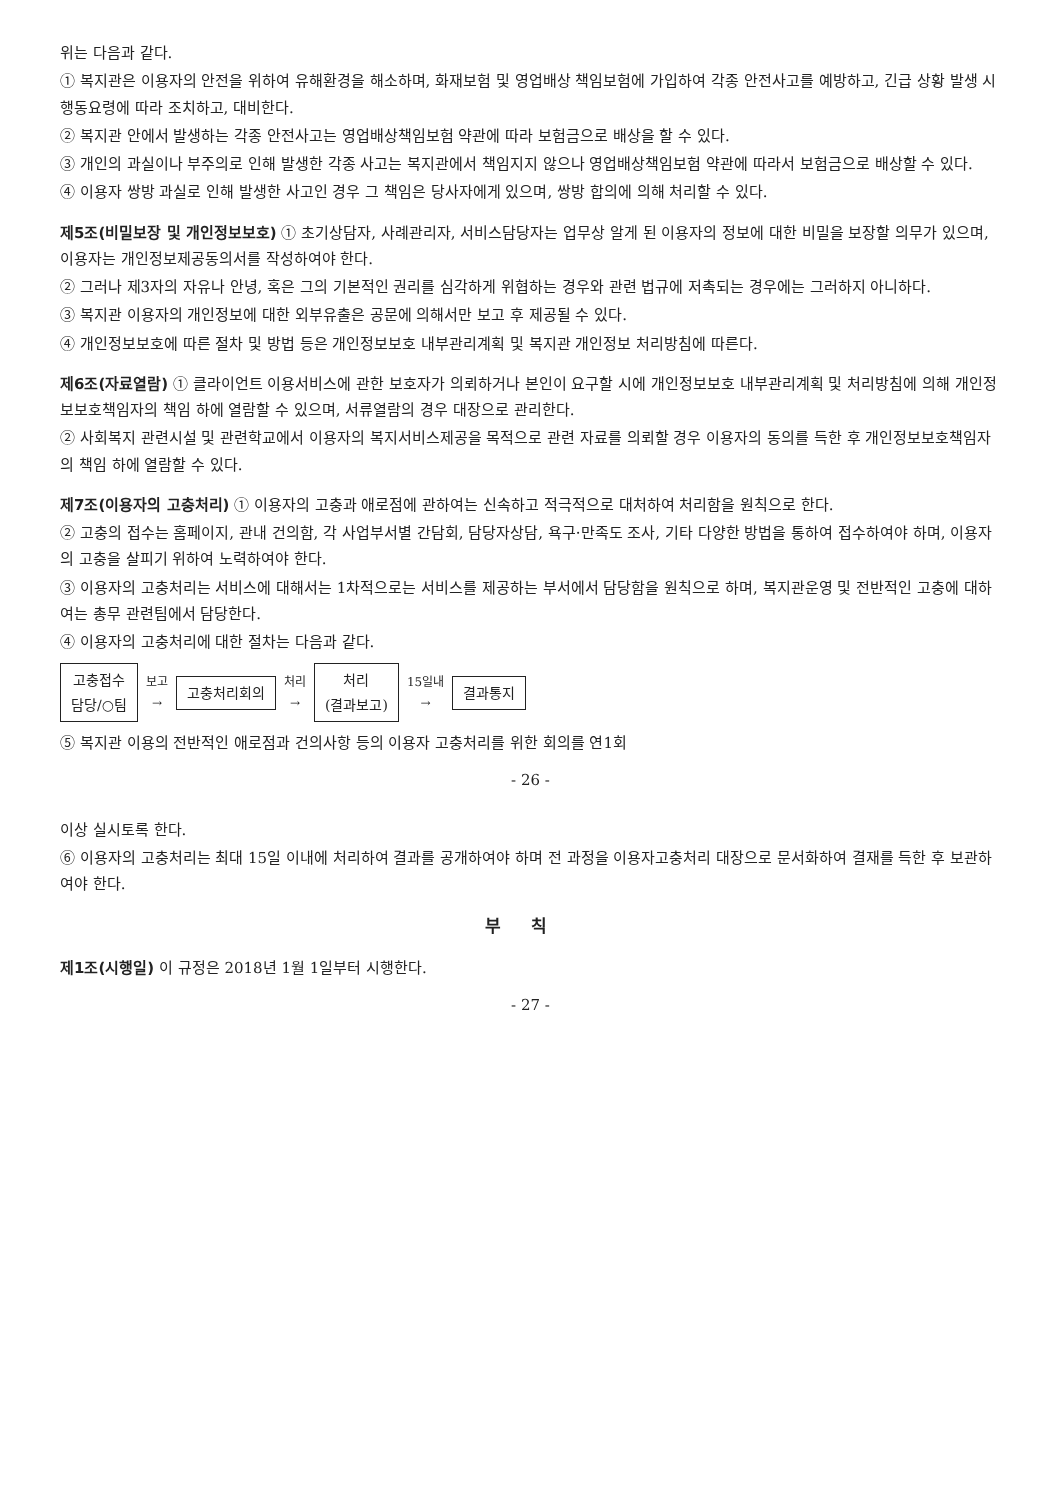위는 다음과 같다.
① 복지관은 이용자의 안전을 위하여 유해환경을 해소하며, 화재보험 및 영업배상 책임보험에 가입하여 각종 안전사고를 예방하고, 긴급 상황 발생 시 행동요령에 따라 조치하고, 대비한다.
② 복지관 안에서 발생하는 각종 안전사고는 영업배상책임보험 약관에 따라 보험금으로 배상을 할 수 있다.
③ 개인의 과실이나 부주의로 인해 발생한 각종 사고는 복지관에서 책임지지 않으나 영업배상책임보험 약관에 따라서 보험금으로 배상할 수 있다.
④ 이용자 쌍방 과실로 인해 발생한 사고인 경우 그 책임은 당사자에게 있으며, 쌍방 합의에 의해 처리할 수 있다.
제5조(비밀보장 및 개인정보보호) ① 초기상담자, 사례관리자, 서비스담당자는 업무상 알게 된 이용자의 정보에 대한 비밀을 보장할 의무가 있으며, 이용자는 개인정보제공동의서를 작성하여야 한다.
② 그러나 제3자의 자유나 안녕, 혹은 그의 기본적인 권리를 심각하게 위협하는 경우와 관련 법규에 저촉되는 경우에는 그러하지 아니하다.
③ 복지관 이용자의 개인정보에 대한 외부유출은 공문에 의해서만 보고 후 제공될 수 있다.
④ 개인정보보호에 따른 절차 및 방법 등은 개인정보보호 내부관리계획 및 복지관 개인정보 처리방침에 따른다.
제6조(자료열람) ① 클라이언트 이용서비스에 관한 보호자가 의뢰하거나 본인이 요구할 시에 개인정보보호 내부관리계획 및 처리방침에 의해 개인정보보호책임자의 책임 하에 열람할 수 있으며, 서류열람의 경우 대장으로 관리한다.
② 사회복지 관련시설 및 관련학교에서 이용자의 복지서비스제공을 목적으로 관련 자료를 의뢰할 경우 이용자의 동의를 득한 후 개인정보보호책임자의 책임 하에 열람할 수 있다.
제7조(이용자의 고충처리) ① 이용자의 고충과 애로점에 관하여는 신속하고 적극적으로 대처하여 처리함을 원칙으로 한다.
② 고충의 접수는 홈페이지, 관내 건의함, 각 사업부서별 간담회, 담당자상담, 욕구·만족도 조사, 기타 다양한 방법을 통하여 접수하여야 하며, 이용자의 고충을 살피기 위하여 노력하여야 한다.
③ 이용자의 고충처리는 서비스에 대해서는 1차적으로는 서비스를 제공하는 부서에서 담당함을 원칙으로 하며, 복지관운영 및 전반적인 고충에 대하여는 총무 관련팀에서 담당한다.
④ 이용자의 고충처리에 대한 절차는 다음과 같다.
고충접수
담당/○팀
보고
→
고충처리회의
처리
→
처리
(결과보고)
15일내
→
결과통지
⑤ 복지관 이용의 전반적인 애로점과 건의사항 등의 이용자 고충처리를 위한 회의를 연1회
- 26 -
이상 실시토록 한다.
⑥ 이용자의 고충처리는 최대 15일 이내에 처리하여 결과를 공개하여야 하며 전 과정을 이용자고충처리 대장으로 문서화하여 결재를 득한 후 보관하여야 한다.
부칙
제1조(시행일) 이 규정은 2018년 1월 1일부터 시행한다.
- 27 -